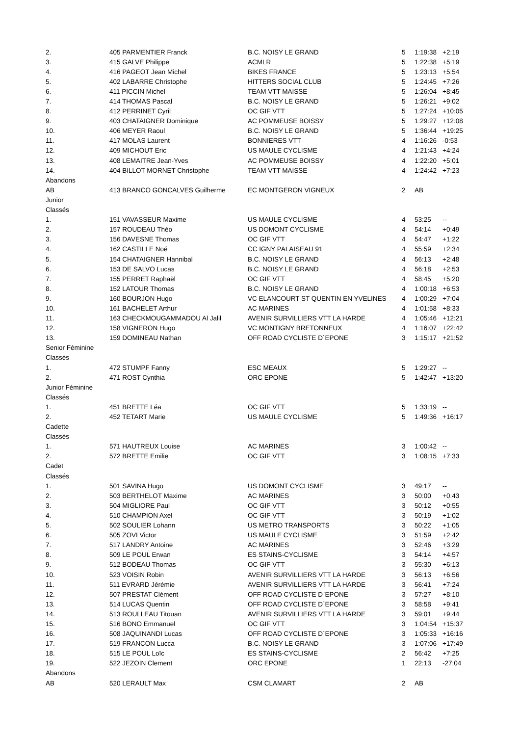| 2. | | 405 PARMENTIER Franck | B.C. NOISY LE GRAND | 5 | 1:19:38 | +2:19 |
| 3. | | 415 GALVE Philippe | ACMLR | 5 | 1:22:38 | +5:19 |
| 4. | | 416 PAGEOT Jean Michel | BIKES FRANCE | 5 | 1:23:13 | +5:54 |
| 5. | | 402 LABARRE Christophe | HITTERS SOCIAL CLUB | 5 | 1:24:45 | +7:26 |
| 6. | | 411 PICCIN Michel | TEAM VTT MAISSE | 5 | 1:26:04 | +8:45 |
| 7. | | 414 THOMAS Pascal | B.C. NOISY LE GRAND | 5 | 1:26:21 | +9:02 |
| 8. | | 412 PERRINET Cyril | OC GIF VTT | 5 | 1:27:24 | +10:05 |
| 9. | | 403 CHATAIGNER Dominique | AC POMMEUSE BOISSY | 5 | 1:29:27 | +12:08 |
| 10. | | 406 MEYER Raoul | B.C. NOISY LE GRAND | 5 | 1:36:44 | +19:25 |
| 11. | | 417 MOLAS Laurent | BONNIERES VTT | 4 | 1:16:26 | -0:53 |
| 12. | | 409 MICHOUT Eric | US MAULE CYCLISME | 4 | 1:21:43 | +4:24 |
| 13. | | 408 LEMAITRE Jean-Yves | AC POMMEUSE BOISSY | 4 | 1:22:20 | +5:01 |
| 14. | | 404 BILLOT MORNET Christophe | TEAM VTT MAISSE | 4 | 1:24:42 | +7:23 |
| Abandons | | | | | | |
| AB | | 413 BRANCO GONCALVES Guilherme | EC MONTGERON VIGNEUX | 2 | AB | |
| Junior | | | | | | |
| Classés | | | | | | |
| 1. | | 151 VAVASSEUR Maxime | US MAULE CYCLISME | 4 | 53:25 | -- |
| 2. | | 157 ROUDEAU Théo | US DOMONT CYCLISME | 4 | 54:14 | +0:49 |
| 3. | | 156 DAVESNE Thomas | OC GIF VTT | 4 | 54:47 | +1:22 |
| 4. | | 162 CASTILLE Noé | CC IGNY PALAISEAU 91 | 4 | 55:59 | +2:34 |
| 5. | | 154 CHATAIGNER Hannibal | B.C. NOISY LE GRAND | 4 | 56:13 | +2:48 |
| 6. | | 153 DE SALVO Lucas | B.C. NOISY LE GRAND | 4 | 56:18 | +2:53 |
| 7. | | 155 PERRET Raphaël | OC GIF VTT | 4 | 58:45 | +5:20 |
| 8. | | 152 LATOUR Thomas | B.C. NOISY LE GRAND | 4 | 1:00:18 | +6:53 |
| 9. | | 160 BOURJON Hugo | VC ELANCOURT ST QUENTIN EN YVELINES | 4 | 1:00:29 | +7:04 |
| 10. | | 161 BACHELET Arthur | AC MARINES | 4 | 1:01:58 | +8:33 |
| 11. | | 163 CHECKMOUGAMMADOU Al Jalil | AVENIR SURVILLIERS VTT LA HARDE | 4 | 1:05:46 | +12:21 |
| 12. | | 158 VIGNERON Hugo | VC MONTIGNY BRETONNEUX | 4 | 1:16:07 | +22:42 |
| 13. | | 159 DOMINEAU Nathan | OFF ROAD CYCLISTE D`EPONE | 3 | 1:15:17 | +21:52 |
| Senior Féminine | | | | | | |
| Classés | | | | | | |
| 1. | | 472 STUMPF Fanny | ESC MEAUX | 5 | 1:29:27 | -- |
| 2. | | 471 ROST Cynthia | ORC EPONE | 5 | 1:42:47 | +13:20 |
| Junior Féminine | | | | | | |
| Classés | | | | | | |
| 1. | | 451 BRETTE Léa | OC GIF VTT | 5 | 1:33:19 | -- |
| 2. | | 452 TETART Marie | US MAULE CYCLISME | 5 | 1:49:36 | +16:17 |
| Cadette | | | | | | |
| Classés | | | | | | |
| 1. | | 571 HAUTREUX Louise | AC MARINES | 3 | 1:00:42 | -- |
| 2. | | 572 BRETTE Emilie | OC GIF VTT | 3 | 1:08:15 | +7:33 |
| Cadet | | | | | | |
| Classés | | | | | | |
| 1. | | 501 SAVINA Hugo | US DOMONT CYCLISME | 3 | 49:17 | -- |
| 2. | | 503 BERTHELOT Maxime | AC MARINES | 3 | 50:00 | +0:43 |
| 3. | | 504 MIGLIORE Paul | OC GIF VTT | 3 | 50:12 | +0:55 |
| 4. | | 510 CHAMPION Axel | OC GIF VTT | 3 | 50:19 | +1:02 |
| 5. | | 502 SOULIER Lohann | US METRO TRANSPORTS | 3 | 50:22 | +1:05 |
| 6. | | 505 ZOVI Victor | US MAULE CYCLISME | 3 | 51:59 | +2:42 |
| 7. | | 517 LANDRY Antoine | AC MARINES | 3 | 52:46 | +3:29 |
| 8. | | 509 LE POUL Erwan | ES STAINS-CYCLISME | 3 | 54:14 | +4:57 |
| 9. | | 512 BODEAU Thomas | OC GIF VTT | 3 | 55:30 | +6:13 |
| 10. | | 523 VOISIN Robin | AVENIR SURVILLIERS VTT LA HARDE | 3 | 56:13 | +6:56 |
| 11. | | 511 EVRARD Jérémie | AVENIR SURVILLIERS VTT LA HARDE | 3 | 56:41 | +7:24 |
| 12. | | 507 PRESTAT Clément | OFF ROAD CYCLISTE D`EPONE | 3 | 57:27 | +8:10 |
| 13. | | 514 LUCAS Quentin | OFF ROAD CYCLISTE D`EPONE | 3 | 58:58 | +9:41 |
| 14. | | 513 ROULLEAU Titouan | AVENIR SURVILLIERS VTT LA HARDE | 3 | 59:01 | +9:44 |
| 15. | | 516 BONO Emmanuel | OC GIF VTT | 3 | 1:04:54 | +15:37 |
| 16. | | 508 JAQUINANDI Lucas | OFF ROAD CYCLISTE D`EPONE | 3 | 1:05:33 | +16:16 |
| 17. | | 519 FRANCON Lucca | B.C. NOISY LE GRAND | 3 | 1:07:06 | +17:49 |
| 18. | | 515 LE POUL Loïc | ES STAINS-CYCLISME | 2 | 56:42 | +7:25 |
| 19. | | 522 JEZOIN Clement | ORC EPONE | 1 | 22:13 | -27:04 |
| Abandons | | | | | | |
| AB | | 520 LERAULT Max | CSM CLAMART | 2 | AB | |